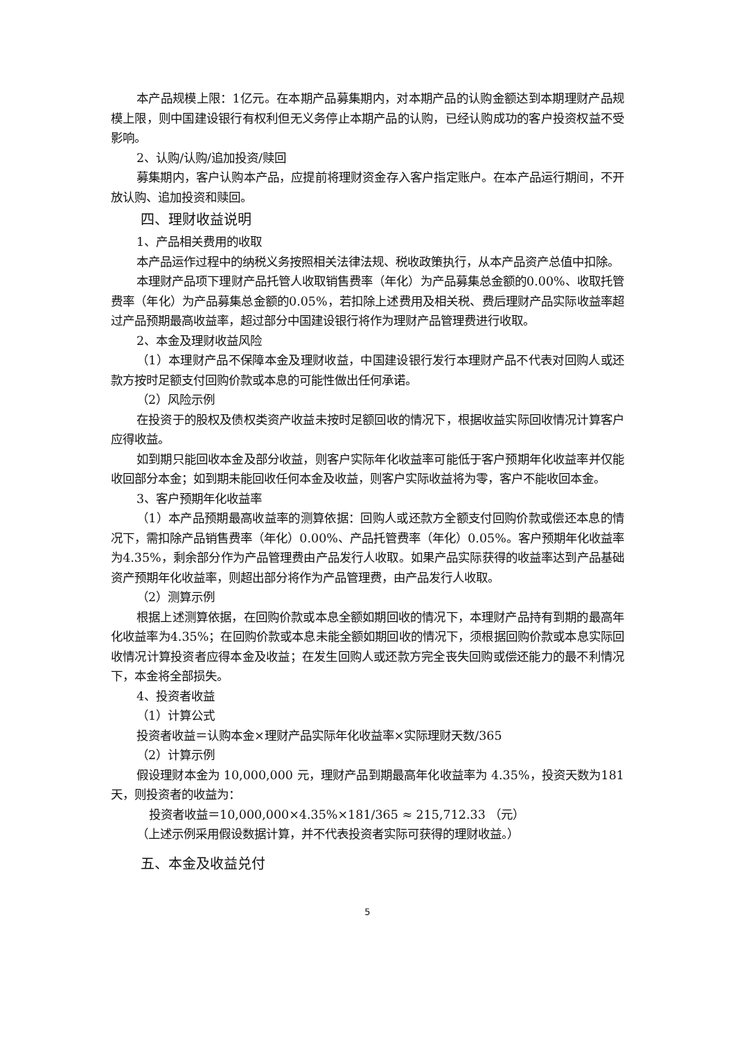本产品规模上限：1亿元。在本期产品募集期内，对本期产品的认购金额达到本期理财产品规模上限，则中国建设银行有权利但无义务停止本期产品的认购，已经认购成功的客户投资权益不受影响。
2、认购/认购/追加投资/赎回
募集期内，客户认购本产品，应提前将理财资金存入客户指定账户。在本产品运行期间，不开放认购、追加投资和赎回。
四、理财收益说明
1、产品相关费用的收取
本产品运作过程中的纳税义务按照相关法律法规、税收政策执行，从本产品资产总值中扣除。
本理财产品项下理财产品托管人收取销售费率（年化）为产品募集总金额的0.00%、收取托管费率（年化）为产品募集总金额的0.05%，若扣除上述费用及相关税、费后理财产品实际收益率超过产品预期最高收益率，超过部分中国建设银行将作为理财产品管理费进行收取。
2、本金及理财收益风险
（1）本理财产品不保障本金及理财收益，中国建设银行发行本理财产品不代表对回购人或还款方按时足额支付回购价款或本息的可能性做出任何承诺。
（2）风险示例
在投资于的股权及债权类资产收益未按时足额回收的情况下，根据收益实际回收情况计算客户应得收益。
如到期只能回收本金及部分收益，则客户实际年化收益率可能低于客户预期年化收益率并仅能收回部分本金；如到期未能回收任何本金及收益，则客户实际收益将为零，客户不能收回本金。
3、客户预期年化收益率
（1）本产品预期最高收益率的测算依据：回购人或还款方全额支付回购价款或偿还本息的情况下，需扣除产品销售费率（年化）0.00%、产品托管费率（年化）0.05%。客户预期年化收益率为4.35%，剩余部分作为产品管理费由产品发行人收取。如果产品实际获得的收益率达到产品基础资产预期年化收益率，则超出部分将作为产品管理费，由产品发行人收取。
（2）测算示例
根据上述测算依据，在回购价款或本息全额如期回收的情况下，本理财产品持有到期的最高年化收益率为4.35%；在回购价款或本息未能全额如期回收的情况下，须根据回购价款或本息实际回收情况计算投资者应得本金及收益；在发生回购人或还款方完全丧失回购或偿还能力的最不利情况下，本金将全部损失。
4、投资者收益
（1）计算公式
投资者收益＝认购本金×理财产品实际年化收益率×实际理财天数/365
（2）计算示例
假设理财本金为 10,000,000 元，理财产品到期最高年化收益率为 4.35%，投资天数为181天，则投资者的收益为：
投资者收益＝10,000,000×4.35%×181/365 ≈ 215,712.33 （元）
（上述示例采用假设数据计算，并不代表投资者实际可获得的理财收益。）
五、本金及收益兑付
5